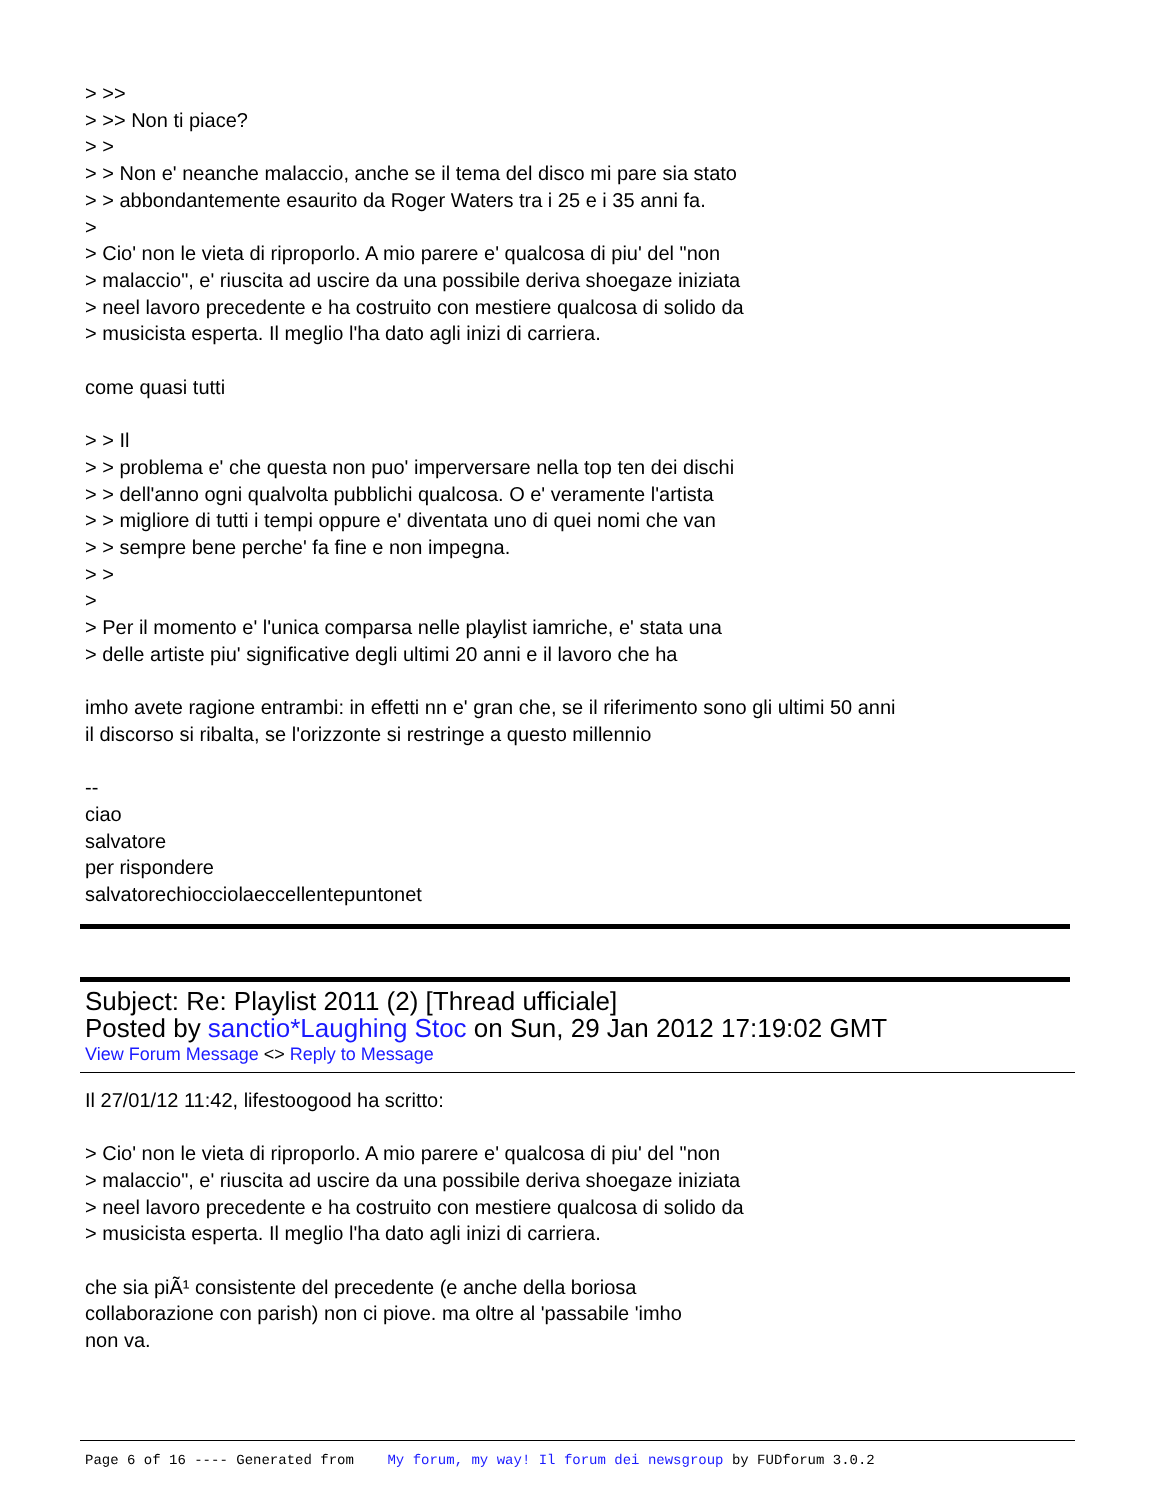> >>
> >> Non ti piace?
> >
> > Non e' neanche malaccio, anche se il tema del disco mi pare sia stato
> > abbondantemente esaurito da Roger Waters tra i 25 e i 35 anni fa.
>
> Cio' non le vieta di riproporlo. A mio parere e' qualcosa di piu' del "non
> malaccio", e' riuscita ad uscire da una possibile deriva shoegaze iniziata
> neel lavoro precedente e ha costruito con mestiere qualcosa di solido da
> musicista esperta. Il meglio l'ha dato agli inizi di carriera.
come quasi tutti
> > Il
> > problema e' che questa non puo' imperversare nella top ten dei dischi
> > dell'anno ogni qualvolta pubblichi qualcosa. O e' veramente l'artista
> > migliore di tutti i tempi oppure e' diventata uno di quei nomi che van
> > sempre bene perche' fa fine e non impegna.
> >
>
> Per il momento e' l'unica comparsa nelle playlist iamriche, e' stata una
> delle artiste piu' significative degli ultimi 20 anni e il lavoro che ha
imho avete ragione entrambi: in effetti nn e' gran che, se il riferimento sono gli ultimi 50 anni
il discorso si ribalta, se l'orizzonte si restringe a questo millennio
--
ciao
salvatore
per rispondere
salvatorechiocciolaeccellentepuntonet
Subject: Re: Playlist 2011 (2) [Thread ufficiale]
Posted by sanctio*Laughing Stoc on Sun, 29 Jan 2012 17:19:02 GMT
View Forum Message <> Reply to Message
Il 27/01/12 11:42, lifestoogood ha scritto:
> Cio' non le vieta di riproporlo. A mio parere e' qualcosa di piu' del "non
> malaccio", e' riuscita ad uscire da una possibile deriva shoegaze iniziata
> neel lavoro precedente e ha costruito con mestiere qualcosa di solido da
> musicista esperta. Il meglio l'ha dato agli inizi di carriera.
che sia piÃ¹ consistente del precedente (e anche della boriosa
collaborazione con parish) non ci piove. ma oltre al 'passabile 'imho
non va.
Page 6 of 16 ---- Generated from My forum, my way! Il forum dei newsgroup by FUDforum 3.0.2